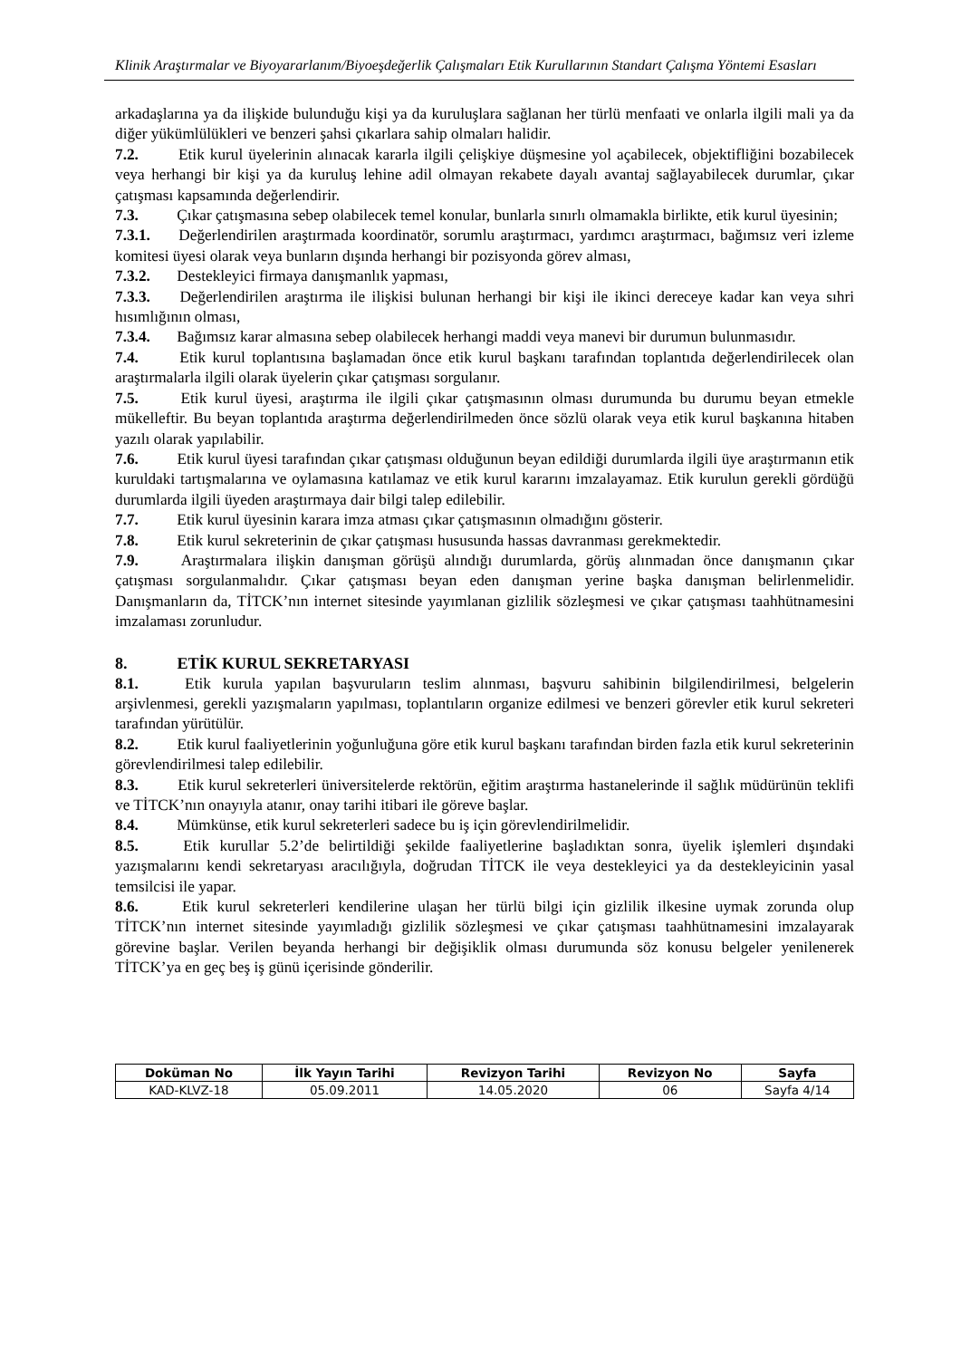Klinik Araştırmalar ve Biyoyararlanım/Biyoeşdeğerlik Çalışmaları Etik Kurullarının Standart Çalışma Yöntemi Esasları
arkadaşlarına ya da ilişkide bulunduğu kişi ya da kuruluşlara sağlanan her türlü menfaati ve onlarla ilgili mali ya da diğer yükümlülükleri ve benzeri şahsi çıkarlara sahip olmaları halidir.
7.2. Etik kurul üyelerinin alınacak kararla ilgili çelişkiye düşmesine yol açabilecek, objektifliğini bozabilecek veya herhangi bir kişi ya da kuruluş lehine adil olmayan rekabete dayalı avantaj sağlayabilecek durumlar, çıkar çatışması kapsamında değerlendirir.
7.3. Çıkar çatışmasına sebep olabilecek temel konular, bunlarla sınırlı olmamakla birlikte, etik kurul üyesinin;
7.3.1. Değerlendirilen araştırmada koordinatör, sorumlu araştırmacı, yardımcı araştırmacı, bağımsız veri izleme komitesi üyesi olarak veya bunların dışında herhangi bir pozisyonda görev alması,
7.3.2. Destekleyici firmaya danışmanlık yapması,
7.3.3. Değerlendirilen araştırma ile ilişkisi bulunan herhangi bir kişi ile ikinci dereceye kadar kan veya sıhri hısımlığının olması,
7.3.4. Bağımsız karar almasına sebep olabilecek herhangi maddi veya manevi bir durumun bulunmasıdır.
7.4. Etik kurul toplantısına başlamadan önce etik kurul başkanı tarafından toplantıda değerlendirilecek olan araştırmalarla ilgili olarak üyelerin çıkar çatışması sorgulanır.
7.5. Etik kurul üyesi, araştırma ile ilgili çıkar çatışmasının olması durumunda bu durumu beyan etmekle mükelleftir. Bu beyan toplantıda araştırma değerlendirilmeden önce sözlü olarak veya etik kurul başkanına hitaben yazılı olarak yapılabilir.
7.6. Etik kurul üyesi tarafından çıkar çatışması olduğunun beyan edildiği durumlarda ilgili üye araştırmanın etik kuruldaki tartışmalarına ve oylamasına katılamaz ve etik kurul kararını imzalayamaz. Etik kurulun gerekli gördüğü durumlarda ilgili üyeden araştırmaya dair bilgi talep edilebilir.
7.7. Etik kurul üyesinin karara imza atması çıkar çatışmasının olmadığını gösterir.
7.8. Etik kurul sekreterinin de çıkar çatışması hususunda hassas davranması gerekmektedir.
7.9. Araştırmalara ilişkin danışman görüşü alındığı durumlarda, görüş alınmadan önce danışmanın çıkar çatışması sorgulanmalıdır. Çıkar çatışması beyan eden danışman yerine başka danışman belirlenmelidir. Danışmanların da, TİTCK’nın internet sitesinde yayımlanan gizlilik sözleşmesi ve çıkar çatışması taahhütnamesini imzalaması zorunludur.
8. ETİK KURUL SEKRETARYASI
8.1. Etik kurula yapılan başvuruların teslim alınması, başvuru sahibinin bilgilendirilmesi, belgelerin arşivlenmesi, gerekli yazışmaların yapılması, toplantıların organize edilmesi ve benzeri görevler etik kurul sekreteri tarafından yürütülür.
8.2. Etik kurul faaliyetlerinin yoğunluğuna göre etik kurul başkanı tarafından birden fazla etik kurul sekreterinin görevlendirilmesi talep edilebilir.
8.3. Etik kurul sekreterleri üniversitelerde rektörün, eğitim araştırma hastanelerinde il sağlık müdürünün teklifi ve TİTCK’nın onayıyla atanır, onay tarihi itibari ile göreve başlar.
8.4. Mümkünse, etik kurul sekreterleri sadece bu iş için görevlendirilmelidir.
8.5. Etik kurullar 5.2’de belirtildiği şekilde faaliyetlerine başladıktan sonra, üyelik işlemleri dışındaki yazışmalarını kendi sekretaryası aracılığıyla, doğrudan TİTCK ile veya destekleyici ya da destekleyicinin yasal temsilcisi ile yapar.
8.6. Etik kurul sekreterleri kendilerine ulaşan her türlü bilgi için gizlilik ilkesine uymak zorunda olup TİTCK’nın internet sitesinde yayımladığı gizlilik sözleşmesi ve çıkar çatışması taahhütnamesini imzalayarak görevine başlar. Verilen beyanda herhangi bir değişiklik olması durumunda söz konusu belgeler yenilenerek TİTCK’ya en geç beş iş günü içerisinde gönderilir.
| Doküman No | İlk Yayın Tarihi | Revizyon Tarihi | Revizyon No | Sayfa |
| --- | --- | --- | --- | --- |
| KAD-KLVZ-18 | 05.09.2011 | 14.05.2020 | 06 | Sayfa 4/14 |